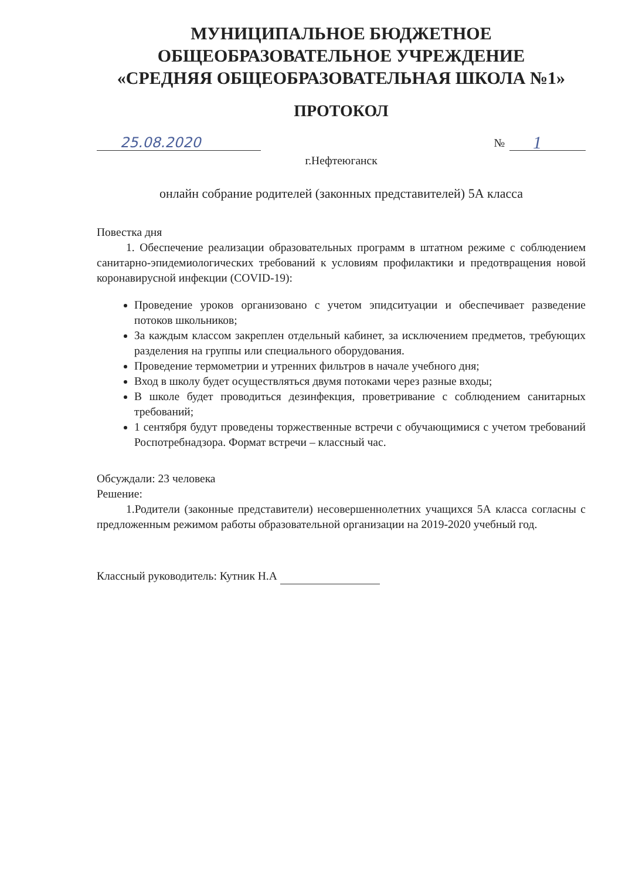МУНИЦИПАЛЬНОЕ БЮДЖЕТНОЕ
ОБЩЕОБРАЗОВАТЕЛЬНОЕ УЧРЕЖДЕНИЕ
«СРЕДНЯЯ ОБЩЕОБРАЗОВАТЕЛЬНАЯ ШКОЛА №1»
ПРОТОКОЛ
25.08.2020
№ 1
г.Нефтеюганск
онлайн собрание родителей (законных представителей) 5А класса
Повестка дня
1. Обеспечение реализации образовательных программ в штатном режиме с соблюдением санитарно-эпидемиологических требований к условиям профилактики и предотвращения новой коронавирусной инфекции (COVID-19):
Проведение уроков организовано с учетом эпидситуации и обеспечивает разведение потоков школьников;
За каждым классом закреплен отдельный кабинет, за исключением предметов, требующих разделения на группы или специального оборудования.
Проведение термометрии и утренних фильтров в начале учебного дня;
Вход в школу будет осуществляться двумя потоками через разные входы;
В школе будет проводиться дезинфекция, проветривание с соблюдением санитарных требований;
1 сентября будут проведены торжественные встречи с обучающимися с учетом требований Роспотребнадзора. Формат встречи – классный час.
Обсуждали: 23 человека
Решение:
1.Родители (законные представители) несовершеннолетних учащихся 5А класса согласны с предложенным режимом работы образовательной организации на 2019-2020 учебный год.
Классный руководитель: Кутник Н.А